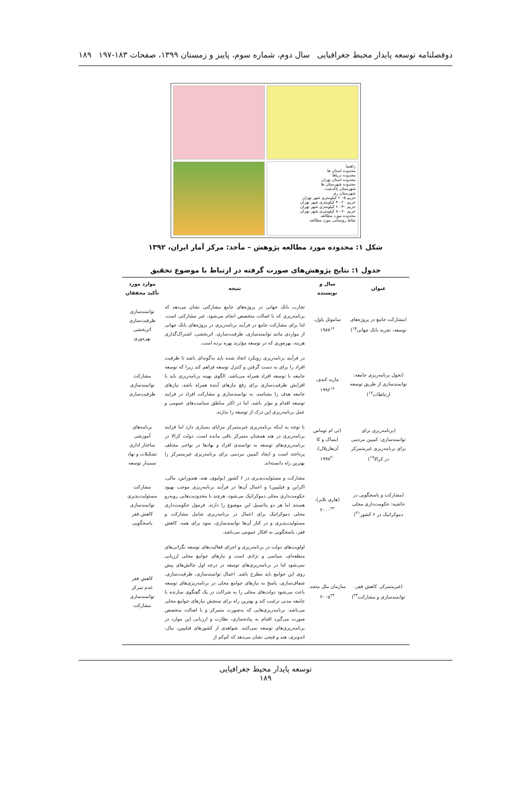دوفصلنامه توسعه پایدار محیط جغرافیایی سال دوم، شماره سوم، پاییز و زمستان ۱۳۹۹، صفحات ۱۸۳-۱۹۷ ۱۸۹
راهنما
محدوده استان ها
محدوده دریاها
محدوده استان تهران
محدوده شهرستان ها
شهرستان پاکدشت
شهرستان ری
حریم ۵-۲۰ کیلومتری شهر تهران
حریم ۲۰-۴۰ کیلومتری شهر تهران
حریم ۴۰-۶۰ کیلومتری شهر تهران
حریم ۶۰-۸۰ کیلومتری شهر تهران
محدوده مورد مطالعه
نقاط روستایی مورد مطالعه
شکل ۱: محدوده مورد مطالعه پژوهش – مأخذ: مرکز آمار ایران، ۱۳۹۲
جدول ۱: نتایج پژوهش‌های صورت گرفته در ارتباط با موضوع تحقیق
| عنوان | سال و نویسنده | نتیجه | موارد مورد تأکید محققان |
| --- | --- | --- | --- |
| (مشارکت جامع در پروژه‌های توسعه، تجربه بانک جهانی<sup>۱۵</sup>) | ساموئل پاول، ۱۹۸۷<sup>۱۶</sup> | تجارب بانک جهانی در پروژه‌های جامع مشارکتی نشان می‌دهد که برنامه‌ریزی که با اصالت متخصص انجام می‌شود، غیر مشارکتی است. لذا برای مشارکت جامع در فرآیند برنامه‌ریزی در پروژه‌های بانک جهانی از مواردی مانند توانمندسازی، ظرفیت‌سازی، اثربخشی، اشتراک‌گذاری هزینه، بهره‌وری که در توسعه مؤثرند بهره برده است. | توانمندسازی ظرفیت‌سازی اثربخشی بهره‌وری |
| (تحول برنامه‌ریزی جامعه: توانمندسازی از طریق توسعه ارتباطات<sup>۱۷</sup>) | ماریه کندی، ۱۹۹۶<sup>۱۸</sup> | در فرآیند برنامه‌ریزی رویکرد اتخاذ شده باید به‌گونه‌ای باشد تا ظرفیت افراد را برای به دست گرفتن و کنترل توسعه فراهم کند زیرا که توسعه جامعه با توسعه افراد همراه می‌باشد. الگوی بهینه برنامه‌ریزی باید با افزایش ظرفیت‌سازی برای رفع نیازهای آینده همراه باشد، نیازهای جامعه هدف را بشناسد، به توانمندسازی و مشارکت افراد در فرایند توسعه اقدام و مؤثر باشد، اما در اکثر مناطق سیاست‌های عمومی و عمل برنامه‌ریزی این درک از توسعه را ندارند. | مشارکت توانمندسازی ظرفیت‌سازی |
| (برنامه‌ریزی برای توانمندسازی: کمپین مردمی برای برنامه‌ریزی غیرمتمرکز در کرالا<sup>۱۹</sup>) | (تی ام توماس ایساک و کا آن‌هاریلال)، ۱۹۹۷<sup>۲۰</sup> | با توجه به اینکه برنامه‌ریزی غیرمتمرکز مزایای بسیاری دارد اما فرایند برنامه‌ریزی در هند همچنان متمرکز باقی مانده است. دولت کرالا در برنامه‌ریزی‌های توسعه به توانمندی افراد و نهادها در نواحی مختلف پرداخته است و ایجاد کمپین مردمی برای برنامه‌ریزی غیرمتمرکز را بهترین راه دانسته‌اند. | برنامه‌های آموزشی ساختار اداری تشکیلات و نهاد سمینار توسعه |
| (مشارکت و پاسخگویی در حاشیه: حکومت‌داری محلی دموکراتیک در ۶ کشور<sup>۲۱</sup>) | (هاری بلایر)، ۲۰۰۰<sup>۲۲</sup> | مشارکت و مسئولیت‌پذیری در ۶ کشور (بولیوی، هند، هندوراس، مالی، اکراین و فیلیپین) و اعمال آن‌ها در فرآیند برنامه‌ریزی موجب بهبود حکومت‌داری محلی دموکراتیک می‌شود، هرچند با محدودیت‌هایی روبه‌رو هستند اما هر دو پتانسیل این موضوع را دارند. فرمول حکومت‌داری محلی دموکراتیک برای اعمال در برنامه‌ریزی شامل مشارکت و مسئولیت‌پذیری و در کنار آن‌ها توانمندسازی، سود برای همه، کاهش فقر، پاسخگویی به افکار عمومی می‌باشد. | مشارکت مسئولیت‌پذیری توانمندسازی کاهش فقر پاسخگویی |
| (غیرمتمرکز، کاهش فقر، توانمندسازی و مشارکت<sup>۲۳</sup>) | سازمان ملل متحد، ۲۰۰۵<sup>۲۴</sup> | اولویت‌های دولت در برنامه‌ریزی و اجرای فعالیت‌های توسعه نگرانی‌های منطقه‌ای، سیاسی و نژادی است و نیازهای جوامع محلی ارزیابی نمی‌شود لذا در برنامه‌ریزی‌های توسعه در درجه اول چالش‌های پیش روی این جوامع باید مطرح باشد. اعمال توانمندسازی، ظرفیت‌سازی، شفاف‌سازی، پاسخ به نیازهای جوامع محلی در برنامه‌ریزی‌های توسعه باعث می‌شود دولت‌های محلی را به شراکت در یک گفتگوی سازنده با جامعه مدنی ترغیب کند و بهترین راه برای سنجش نیازهای جوامع محلی می‌باشد. برنامه‌ریزی‌هایی که به‌صورت متمرکز و با اصالت متخصص صورت می‌گیرد اقدام به پیاده‌سازی، نظارت و ارزیابی این موارد در برنامه‌ریزی‌های توسعه نمی‌کنند. شواهدی از کشورهای فیلیپین، نپال، اندونزی، هند و فیجی نشان می‌دهد که کم‌کم از | کاهش فقر عدم تمرکز توانمندسازی مشارکت |
توسعه پایدار محیط جغرافیایی
۱۸۹